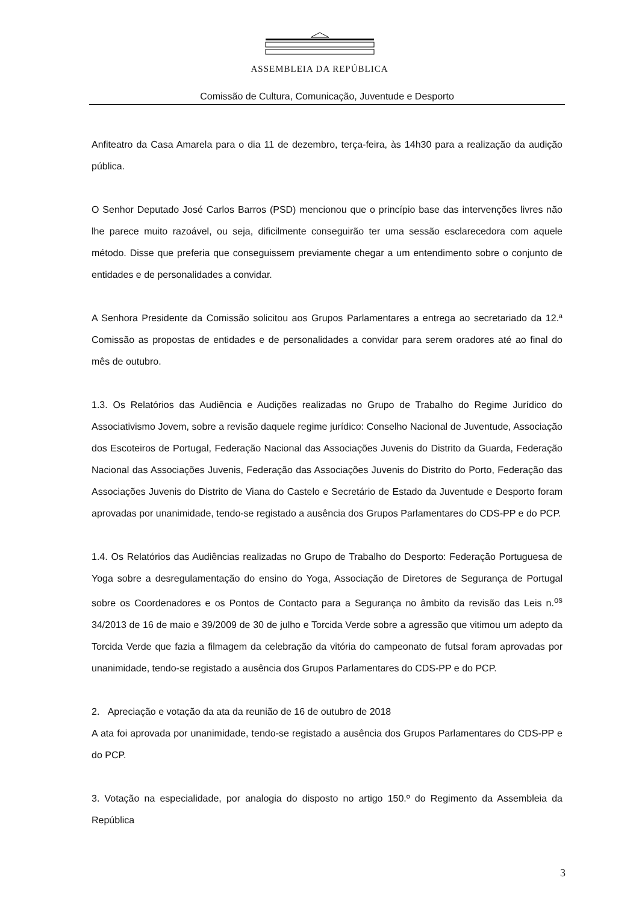ASSEMBLEIA DA REPÚBLICA
Comissão de Cultura, Comunicação, Juventude e Desporto
Anfiteatro da Casa Amarela para o dia 11 de dezembro, terça-feira, às 14h30 para a realização da audição pública.
O Senhor Deputado José Carlos Barros (PSD) mencionou que o princípio base das intervenções livres não lhe parece muito razoável, ou seja, dificilmente conseguirão ter uma sessão esclarecedora com aquele método. Disse que preferia que conseguissem previamente chegar a um entendimento sobre o conjunto de entidades e de personalidades a convidar.
A Senhora Presidente da Comissão solicitou aos Grupos Parlamentares a entrega ao secretariado da 12.ª Comissão as propostas de entidades e de personalidades a convidar para serem oradores até ao final do mês de outubro.
1.3. Os Relatórios das Audiência e Audições realizadas no Grupo de Trabalho do Regime Jurídico do Associativismo Jovem, sobre a revisão daquele regime jurídico: Conselho Nacional de Juventude, Associação dos Escoteiros de Portugal, Federação Nacional das Associações Juvenis do Distrito da Guarda, Federação Nacional das Associações Juvenis, Federação das Associações Juvenis do Distrito do Porto, Federação das Associações Juvenis do Distrito de Viana do Castelo e Secretário de Estado da Juventude e Desporto foram aprovadas por unanimidade, tendo-se registado a ausência dos Grupos Parlamentares do CDS-PP e do PCP.
1.4. Os Relatórios das Audiências realizadas no Grupo de Trabalho do Desporto: Federação Portuguesa de Yoga sobre a desregulamentação do ensino do Yoga, Associação de Diretores de Segurança de Portugal sobre os Coordenadores e os Pontos de Contacto para a Segurança no âmbito da revisão das Leis n.<sup>os</sup> 34/2013 de 16 de maio e 39/2009 de 30 de julho e Torcida Verde sobre a agressão que vitimou um adepto da Torcida Verde que fazia a filmagem da celebração da vitória do campeonato de futsal foram aprovadas por unanimidade, tendo-se registado a ausência dos Grupos Parlamentares do CDS-PP e do PCP.
2. Apreciação e votação da ata da reunião de 16 de outubro de 2018
A ata foi aprovada por unanimidade, tendo-se registado a ausência dos Grupos Parlamentares do CDS-PP e do PCP.
3. Votação na especialidade, por analogia do disposto no artigo 150.º do Regimento da Assembleia da República
3